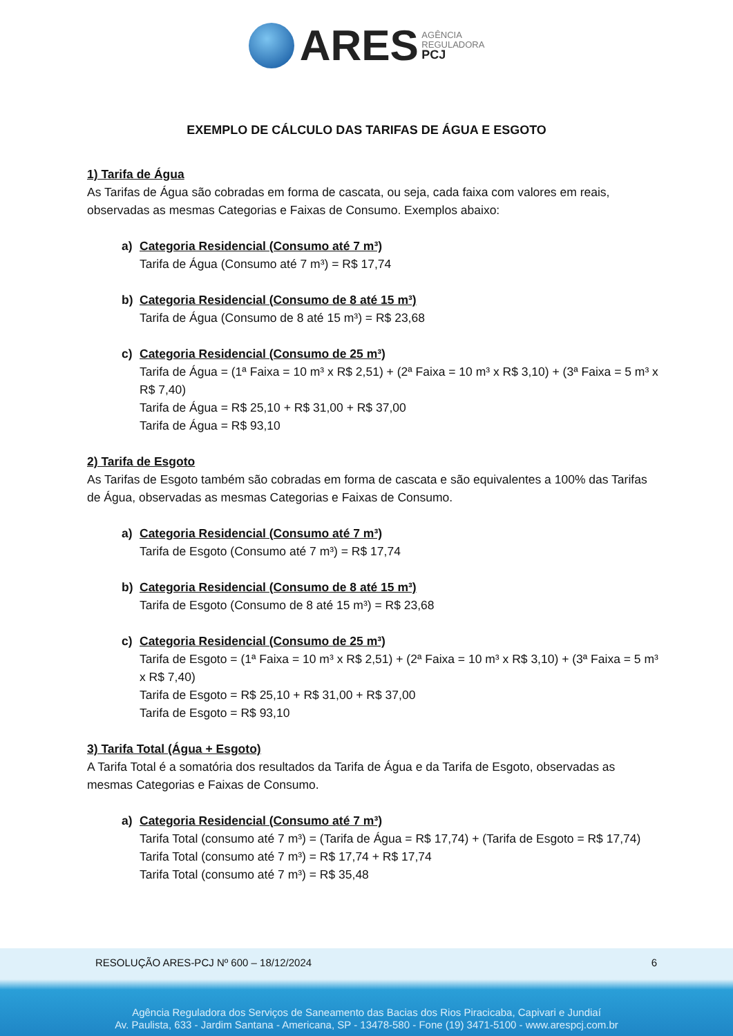ARES AGÊNCIA
REGULADORA
PCJ
EXEMPLO DE CÁLCULO DAS TARIFAS DE ÁGUA E ESGOTO
1) Tarifa de Água
As Tarifas de Água são cobradas em forma de cascata, ou seja, cada faixa com valores em reais, observadas as mesmas Categorias e Faixas de Consumo. Exemplos abaixo:
a) Categoria Residencial (Consumo até 7 m³)
Tarifa de Água (Consumo até 7 m³) = R$ 17,74
b) Categoria Residencial (Consumo de 8 até 15 m³)
Tarifa de Água (Consumo de 8 até 15 m³) = R$ 23,68
c) Categoria Residencial (Consumo de 25 m³)
Tarifa de Água = (1ª Faixa = 10 m³ x R$ 2,51) + (2ª Faixa = 10 m³ x R$ 3,10) + (3ª Faixa = 5 m³ x R$ 7,40)
Tarifa de Água = R$ 25,10 + R$ 31,00 + R$ 37,00
Tarifa de Água = R$ 93,10
2) Tarifa de Esgoto
As Tarifas de Esgoto também são cobradas em forma de cascata e são equivalentes a 100% das Tarifas de Água, observadas as mesmas Categorias e Faixas de Consumo.
a) Categoria Residencial (Consumo até 7 m³)
Tarifa de Esgoto (Consumo até 7 m³) = R$ 17,74
b) Categoria Residencial (Consumo de 8 até 15 m³)
Tarifa de Esgoto (Consumo de 8 até 15 m³) = R$ 23,68
c) Categoria Residencial (Consumo de 25 m³)
Tarifa de Esgoto = (1ª Faixa = 10 m³ x R$ 2,51) + (2ª Faixa = 10 m³ x R$ 3,10) + (3ª Faixa = 5 m³ x R$ 7,40)
Tarifa de Esgoto = R$ 25,10 + R$ 31,00 + R$ 37,00
Tarifa de Esgoto = R$ 93,10
3) Tarifa Total (Água + Esgoto)
A Tarifa Total é a somatória dos resultados da Tarifa de Água e da Tarifa de Esgoto, observadas as mesmas Categorias e Faixas de Consumo.
a) Categoria Residencial (Consumo até 7 m³)
Tarifa Total (consumo até 7 m³) = (Tarifa de Água = R$ 17,74) + (Tarifa de Esgoto = R$ 17,74)
Tarifa Total (consumo até 7 m³) = R$ 17,74 + R$ 17,74
Tarifa Total (consumo até 7 m³) = R$ 35,48
RESOLUÇÃO ARES-PCJ Nº 600 – 18/12/2024 6
Agência Reguladora dos Serviços de Saneamento das Bacias dos Rios Piracicaba, Capivari e Jundiaí
Av. Paulista, 633 - Jardim Santana - Americana, SP - 13478-580 - Fone (19) 3471-5100 - www.arespcj.com.br